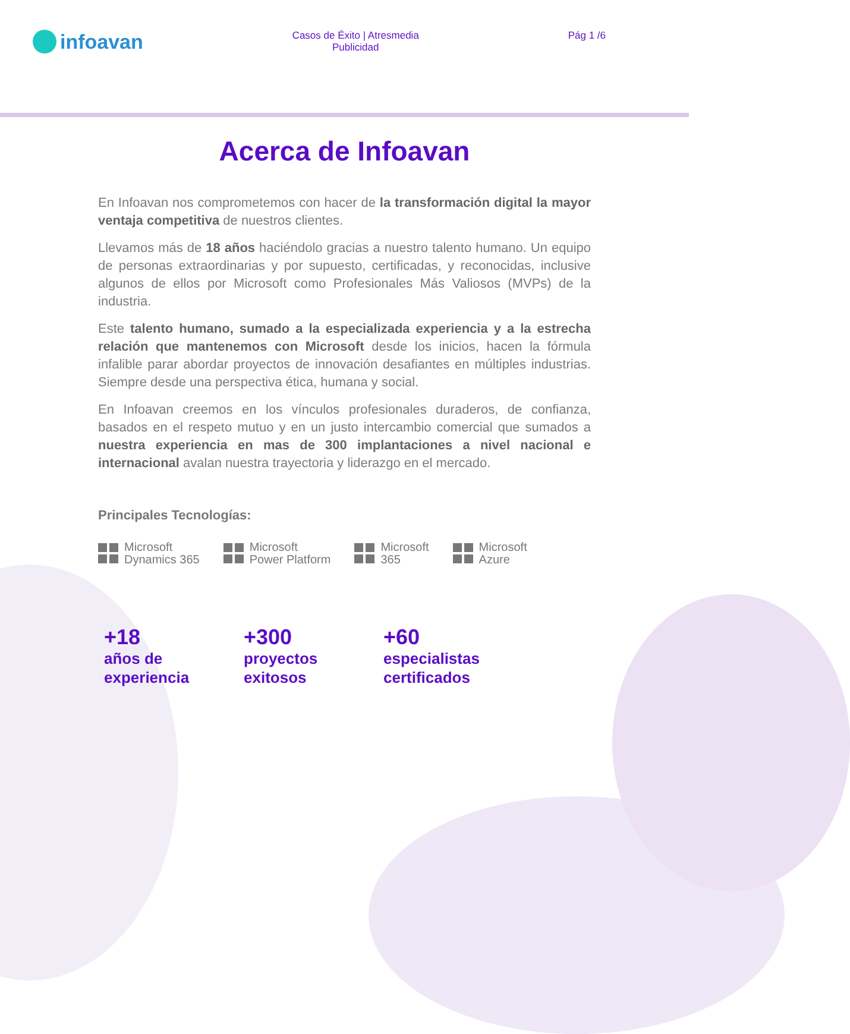infoavan
Casos de Éxito | Atresmedia
Publicidad
Pág 1 /6
Acerca de Infoavan
En Infoavan nos comprometemos con hacer de la transformación digital la mayor ventaja competitiva de nuestros clientes.
Llevamos más de 18 años haciéndolo gracias a nuestro talento humano. Un equipo de personas extraordinarias y por supuesto, certificadas, y reconocidas, inclusive algunos de ellos por Microsoft como Profesionales Más Valiosos (MVPs) de la industria.
Este talento humano, sumado a la especializada experiencia y a la estrecha relación que mantenemos con Microsoft desde los inicios, hacen la fórmula infalible parar abordar proyectos de innovación desafiantes en múltiples industrias. Siempre desde una perspectiva ética, humana y social.
En Infoavan creemos en los vínculos profesionales duraderos, de confianza, basados en el respeto mutuo y en un justo intercambio comercial que sumados a nuestra experiencia en mas de 300 implantaciones a nivel nacional e internacional avalan nuestra trayectoria y liderazgo en el mercado.
Principales Tecnologías:
Microsoft
Dynamics 365
Microsoft
Power Platform
Microsoft
365
Microsoft
Azure
+18
años de experiencia
+300
proyectos exitosos
+60
especialistas certificados